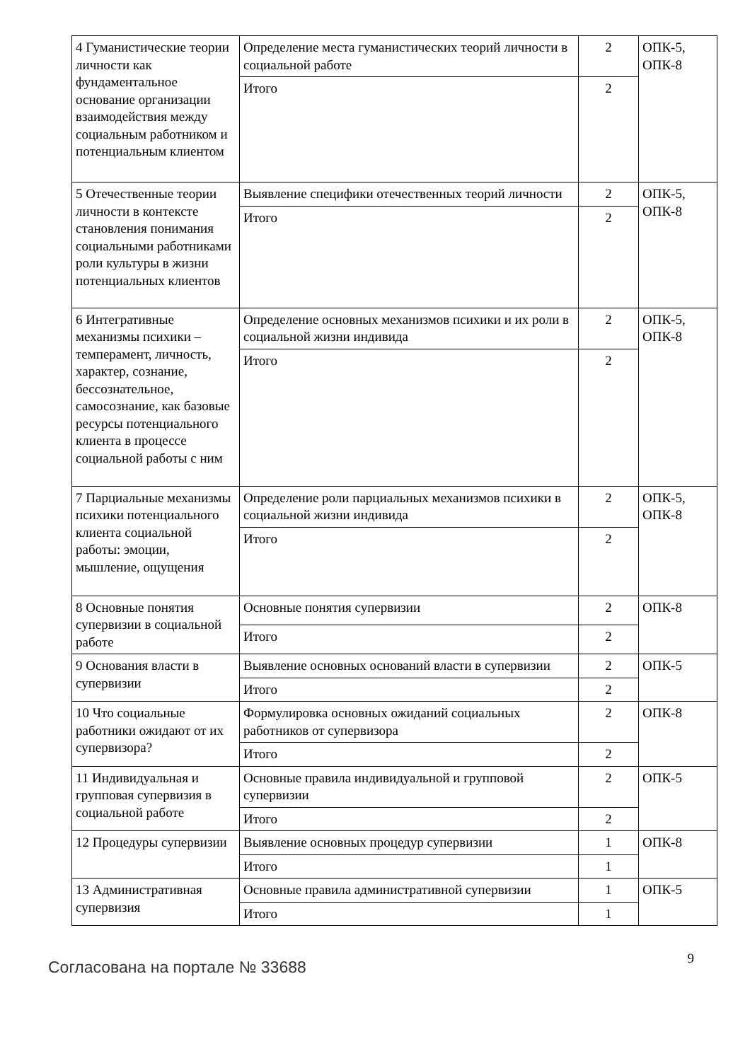| 4 Гуманистические теории личности как фундаментальное основание организации взаимодействия между социальным работником и потенциальным клиентом | Определение места гуманистических теорий личности в социальной работе | 2 | ОПК-5, ОПК-8 |
| | Итого | 2 | |
| 5 Отечественные теории личности в контексте становления понимания социальными работниками роли культуры в жизни потенциальных клиентов | Выявление специфики отечественных теорий личности | 2 | ОПК-5, ОПК-8 |
| | Итого | 2 | |
| 6 Интегративные механизмы психики – темперамент, личность, характер, сознание, бессознательное, самосознание, как базовые ресурсы потенциального клиента в процессе социальной работы с ним | Определение основных механизмов психики и их роли в социальной жизни индивида | 2 | ОПК-5, ОПК-8 |
| | Итого | 2 | |
| 7 Парциальные механизмы психики потенциального клиента социальной работы: эмоции, мышление, ощущения | Определение роли парциальных механизмов психики в социальной жизни индивида | 2 | ОПК-5, ОПК-8 |
| | Итого | 2 | |
| 8 Основные понятия супервизии в социальной работе | Основные понятия супервизии | 2 | ОПК-8 |
| | Итого | 2 | |
| 9 Основания власти в супервизии | Выявление основных оснований власти в супервизии | 2 | ОПК-5 |
| | Итого | 2 | |
| 10 Что социальные работники ожидают от их супервизора? | Формулировка основных ожиданий социальных работников от супервизора | 2 | ОПК-8 |
| | Итого | 2 | |
| 11 Индивидуальная и групповая супервизия в социальной работе | Основные правила индивидуальной и групповой супервизии | 2 | ОПК-5 |
| | Итого | 2 | |
| 12 Процедуры супервизии | Выявление основных процедур супервизии | 1 | ОПК-8 |
| | Итого | 1 | |
| 13 Административная супервизия | Основные правила административной супервизии | 1 | ОПК-5 |
| | Итого | 1 | |
Согласована на портале № 33688
9